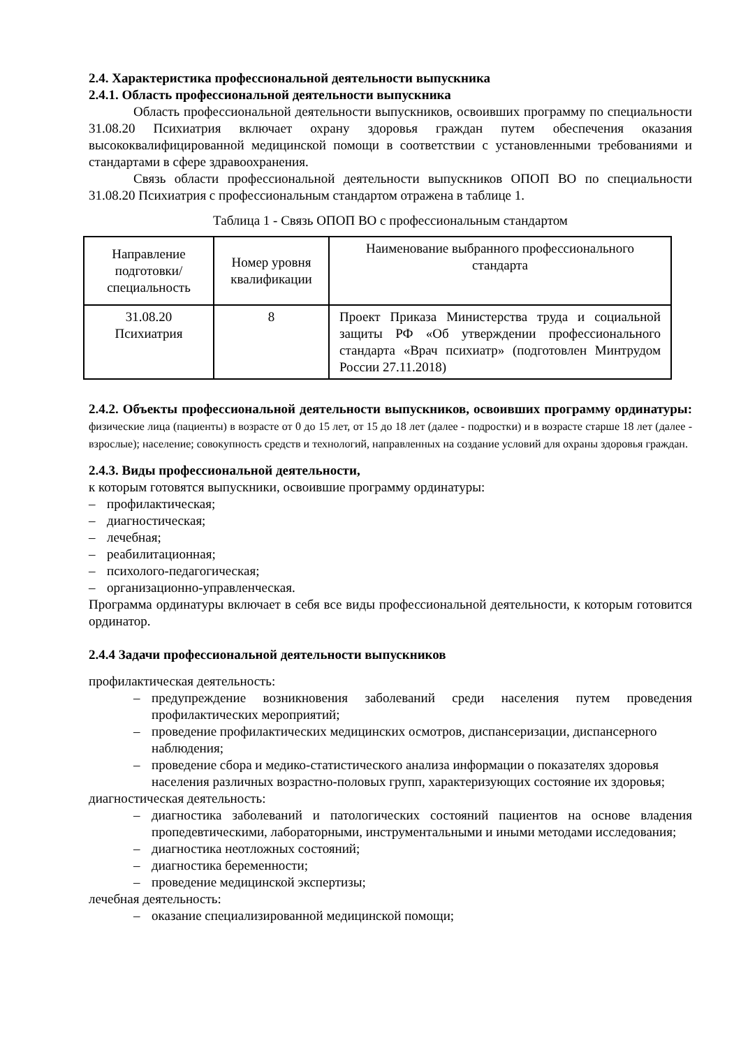2.4. Характеристика профессиональной деятельности выпускника
2.4.1. Область профессиональной деятельности выпускника
Область профессиональной деятельности выпускников, освоивших программу по специальности 31.08.20 Психиатрия включает охрану здоровья граждан путем обеспечения оказания высококвалифицированной медицинской помощи в соответствии с установленными требованиями и стандартами в сфере здравоохранения.
Связь области профессиональной деятельности выпускников ОПОП ВО по специальности 31.08.20 Психиатрия с профессиональным стандартом отражена в таблице 1.
Таблица 1 - Связь ОПОП ВО с профессиональным стандартом
| Направление подготовки/ специальность | Номер уровня квалификации | Наименование выбранного профессионального стандарта |
| 31.08.20 Психиатрия | 8 | Проект Приказа Министерства труда и социальной защиты РФ «Об утверждении профессионального стандарта «Врач психиатр» (подготовлен Минтрудом России 27.11.2018) |
2.4.2. Объекты профессиональной деятельности выпускников, освоивших программу ординатуры: физические лица (пациенты) в возрасте от 0 до 15 лет, от 15 до 18 лет (далее - подростки) и в возрасте старше 18 лет (далее - взрослые); население; совокупность средств и технологий, направленных на создание условий для охраны здоровья граждан.
2.4.3. Виды профессиональной деятельности,
к которым готовятся выпускники, освоившие программу ординатуры:
– профилактическая;
– диагностическая;
– лечебная;
– реабилитационная;
– психолого-педагогическая;
– организационно-управленческая.
Программа ординатуры включает в себя все виды профессиональной деятельности, к которым готовится ординатор.
2.4.4 Задачи профессиональной деятельности выпускников
профилактическая деятельность:
– предупреждение возникновения заболеваний среди населения путем проведения профилактических мероприятий;
– проведение профилактических медицинских осмотров, диспансеризации, диспансерного
наблюдения;
– проведение сбора и медико-статистического анализа информации о показателях здоровья
населения различных возрастно-половых групп, характеризующих состояние их здоровья;
диагностическая деятельность:
– диагностика заболеваний и патологических состояний пациентов на основе владения пропедевтическими, лабораторными, инструментальными и иными методами исследования;
– диагностика неотложных состояний;
– диагностика беременности;
– проведение медицинской экспертизы;
лечебная деятельность:
– оказание специализированной медицинской помощи;